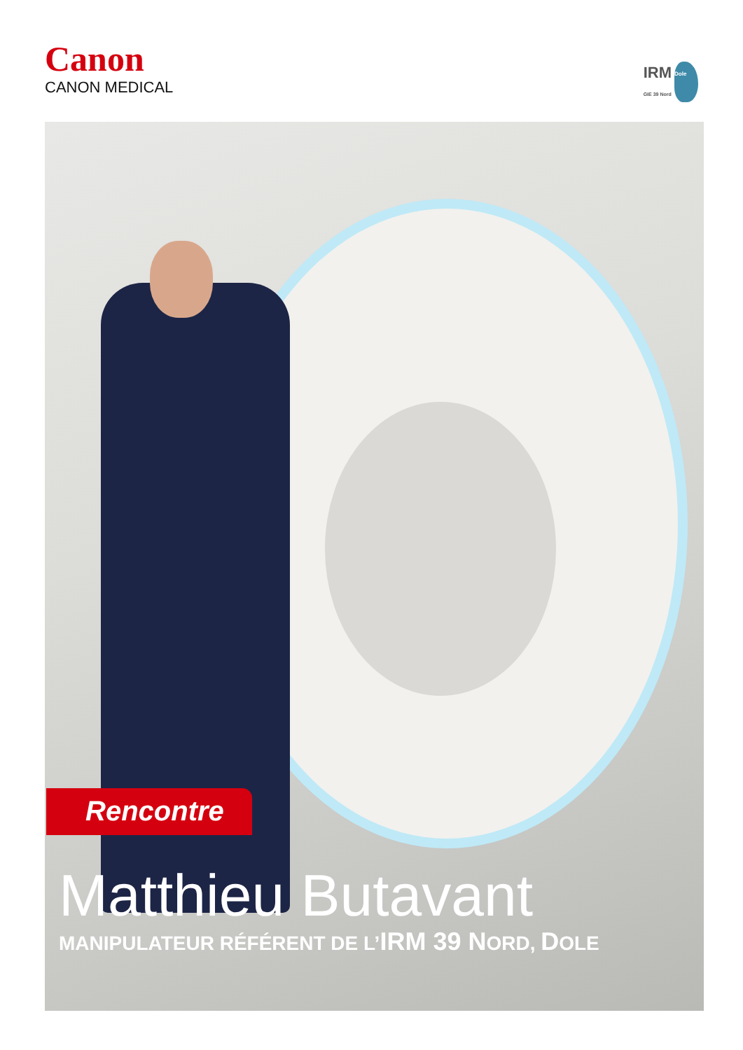Canon
CANON MEDICAL
IRM
GIE 39 Nord
Dole
Rencontre
Matthieu Butavant
MANIPULATEUR RÉFÉRENT DE L’IRM 39 NORD, DOLE